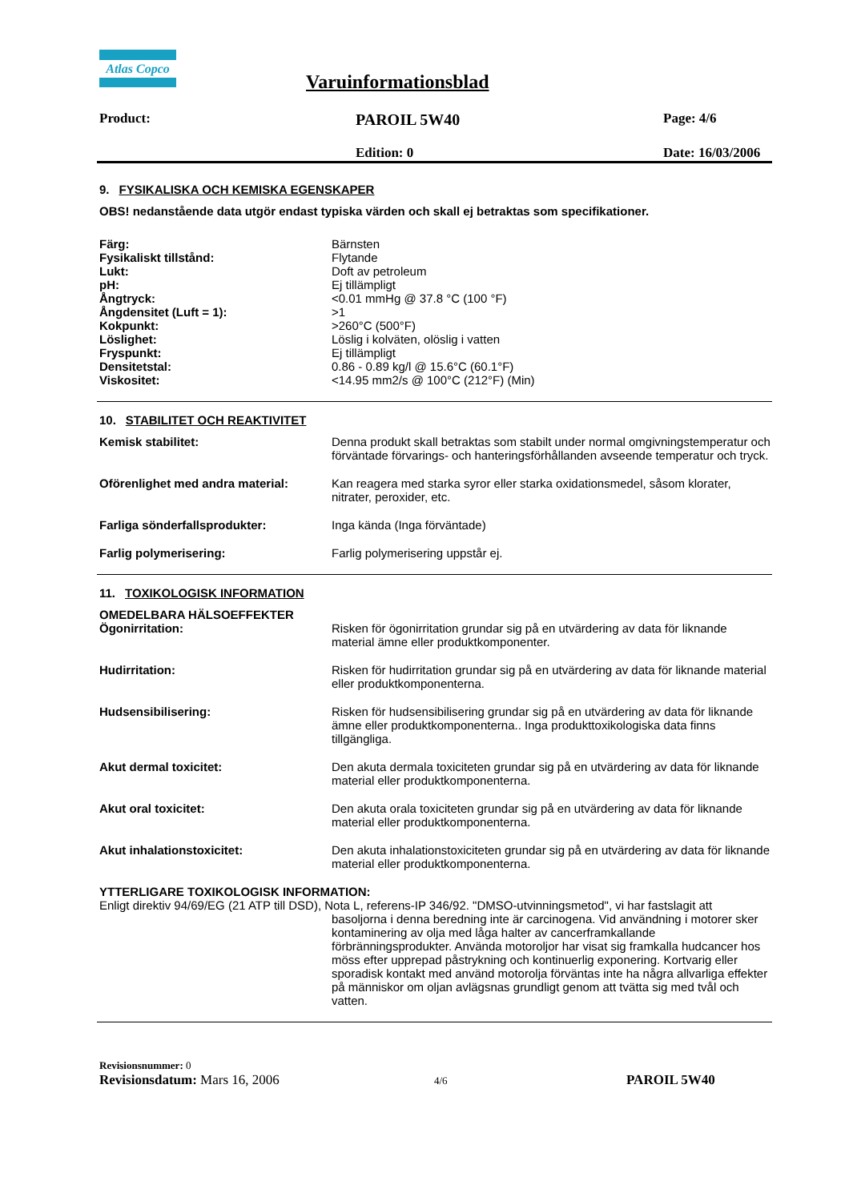Atlas Copco
Varuinformationsblad
Product:
PAROIL 5W40
Page: 4/6
Edition: 0 Date: 16/03/2006
9. FYSIKALISKA OCH KEMISKA EGENSKAPER
OBS! nedanstående data utgör endast typiska värden och skall ej betraktas som specifikationer.
Färg: Bärnsten
Fysikaliskt tillstånd: Flytande
Lukt: Doft av petroleum
pH: Ej tillämpligt
Ångtryck: <0.01 mmHg @ 37.8 °C (100 °F)
Ångdensitet (Luft = 1): >1
Kokpunkt: >260°C (500°F)
Löslighet: Löslig i kolväten, olöslig i vatten
Fryspunkt: Ej tillämpligt
Densitetstal: 0.86 - 0.89 kg/l @ 15.6°C (60.1°F)
Viskositet: <14.95 mm2/s @ 100°C (212°F) (Min)
10. STABILITET OCH REAKTIVITET
Kemisk stabilitet: Denna produkt skall betraktas som stabilt under normal omgivningstemperatur och förväntade förvarings- och hanteringsförhållanden avseende temperatur och tryck.
Oförenlighet med andra material: Kan reagera med starka syror eller starka oxidationsmedel, såsom klorater, nitrater, peroxider, etc.
Farliga sönderfallsprodukter: Inga kända (Inga förväntade)
Farlig polymerisering: Farlig polymerisering uppstår ej.
11. TOXIKOLOGISK INFORMATION
OMEDELBARA HÄLSOEFFEKTER
Ögonirritation: Risken för ögonirritation grundar sig på en utvärdering av data för liknande material ämne eller produktkomponenter.
Hudirritation: Risken för hudirritation grundar sig på en utvärdering av data för liknande material eller produktkomponenterna.
Hudsensibilisering: Risken för hudsensibilisering grundar sig på en utvärdering av data för liknande ämne eller produktkomponenterna.. Inga produkttoxikologiska data finns tillgängliga.
Akut dermal toxicitet: Den akuta dermala toxiciteten grundar sig på en utvärdering av data för liknande material eller produktkomponenterna.
Akut oral toxicitet: Den akuta orala toxiciteten grundar sig på en utvärdering av data för liknande material eller produktkomponenterna.
Akut inhalationstoxicitet: Den akuta inhalationstoxiciteten grundar sig på en utvärdering av data för liknande material eller produktkomponenterna.
YTTERLIGARE TOXIKOLOGISK INFORMATION:
Enligt direktiv 94/69/EG (21 ATP till DSD), Nota L, referens-IP 346/92. "DMSO-utvinningsmetod", vi har fastslagit att
basoljorna i denna beredning inte är carcinogena. Vid användning i motorer sker kontaminering av olja med låga halter av cancerframkallande förbränningsprodukter. Använda motoroljor har visat sig framkalla hudcancer hos möss efter upprepad påstrykning och kontinuerlig exponering. Kortvarig eller sporadisk kontakt med använd motorolja förväntas inte ha några allvarliga effekter på människor om oljan avlägsnas grundligt genom att tvätta sig med tvål och vatten.
Revisionsnummer: 0
Revisionsdatum: Mars 16, 2006
4/6
PAROIL 5W40